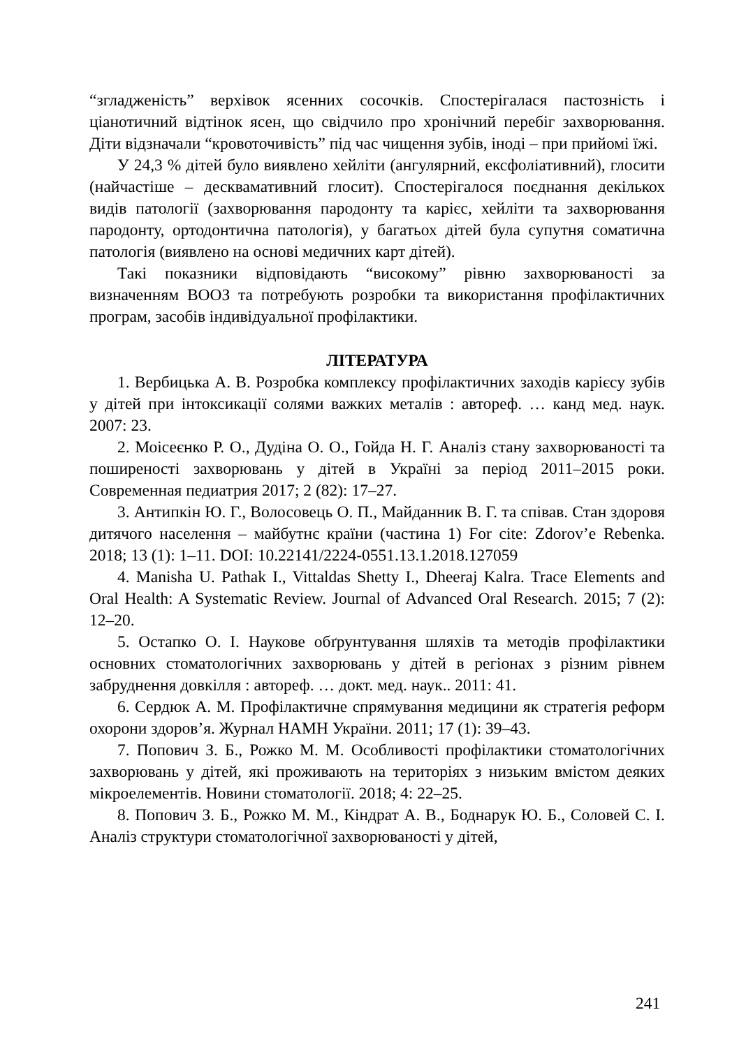“згладженість” верхівок ясенних сосочків. Спостерігалася пастозність і ціанотичний відтінок ясен, що свідчило про хронічний перебіг захворювання. Діти відзначали “кровоточивість” під час чищення зубів, іноді – при прийомі їжі.
У 24,3 % дітей було виявлено хейліти (ангулярний, ексфоліативний), глосити (найчастіше – десквамативний глосит). Спостерігалося поєднання декількох видів патології (захворювання пародонту та карієс, хейліти та захворювання пародонту, ортодонтична патологія), у багатьох дітей була супутня соматична патологія (виявлено на основі медичних карт дітей).
Такі показники відповідають “високому” рівню захворюваності за визначенням ВООЗ та потребують розробки та використання профілактичних програм, засобів індивідуальної профілактики.
ЛІТЕРАТУРА
1. Вербицька А. В. Розробка комплексу профілактичних заходів карієсу зубів у дітей при інтоксикації солями важких металів : автореф. … канд мед. наук. 2007: 23.
2. Моісеєнко Р. О., Дудіна О. О., Гойда Н. Г. Аналіз стану захворюваності та поширеності захворювань у дітей в Україні за період 2011–2015 роки. Современная педиатрия 2017; 2 (82): 17–27.
3. Антипкін Ю. Г., Волосовець О. П., Майданник В. Г. та співав. Стан здоровя дитячого населення – майбутнє країни (частина 1) For cite: Zdorov’e Rebenka. 2018; 13 (1): 1–11. DOI: 10.22141/2224-0551.13.1.2018.127059
4. Manisha U. Pathak I., Vittaldas Shetty I., Dheeraj Kalra. Trace Elements and Oral Health: A Systematic Review. Journal of Advanced Oral Research. 2015; 7 (2): 12–20.
5. Остапко О. І. Наукове обґрунтування шляхів та методів профілактики основних стоматологічних захворювань у дітей в регіонах з різним рівнем забруднення довкілля : автореф. … докт. мед. наук.. 2011: 41.
6. Сердюк А. М. Профілактичне спрямування медицини як стратегія реформ охорони здоров’я. Журнал НАМН України. 2011; 17 (1): 39–43.
7. Попович З. Б., Рожко М. М. Особливості профілактики стоматологічних захворювань у дітей, які проживають на територіях з низьким вмістом деяких мікроелементів. Новини стоматології. 2018; 4: 22–25.
8. Попович З. Б., Рожко М. М., Кіндрат А. В., Боднарук Ю. Б., Соловей С. І. Аналіз структури стоматологічної захворюваності у дітей,
241